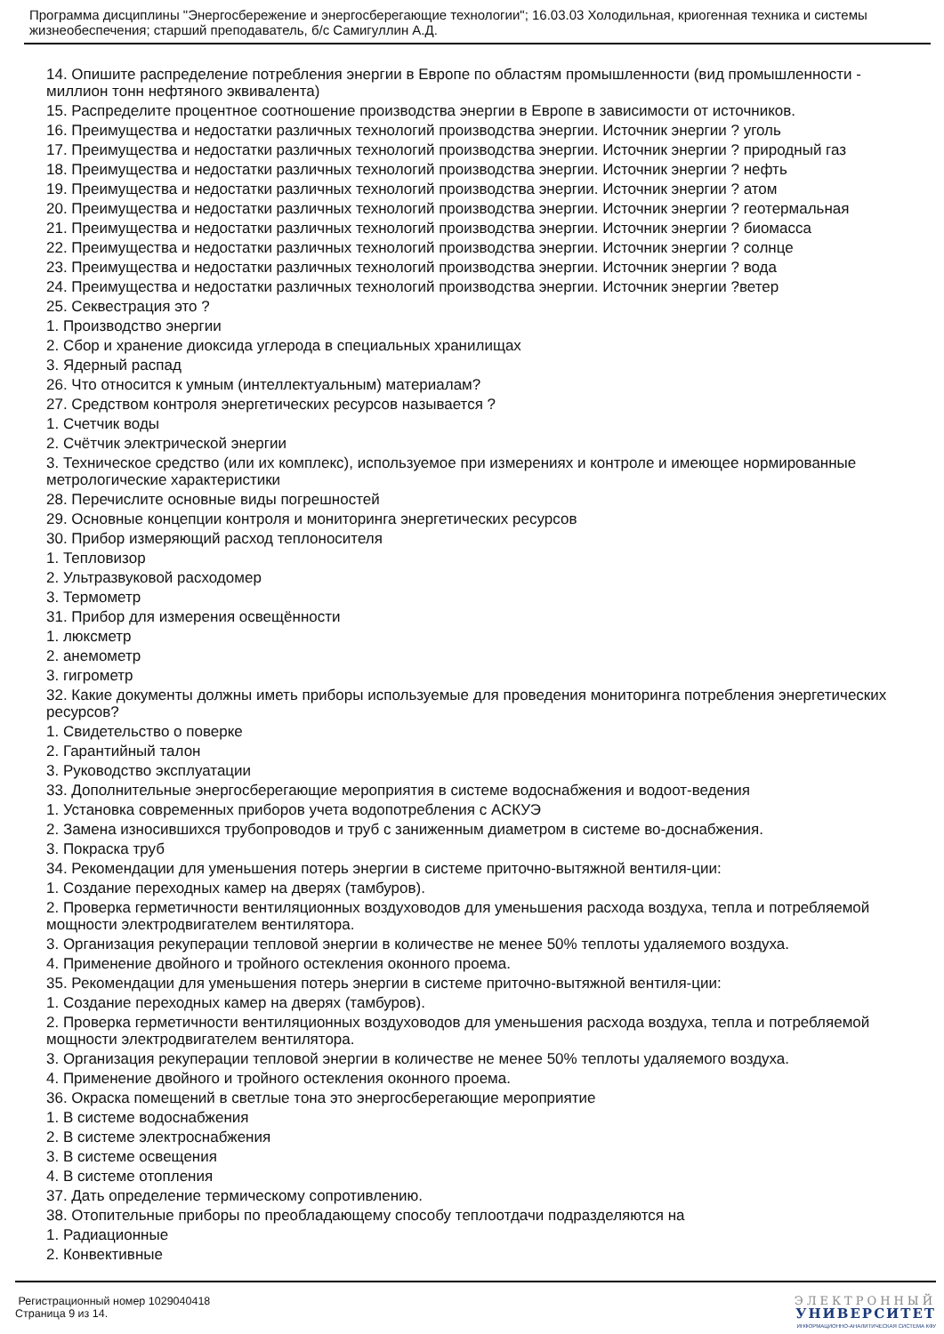Программа дисциплины "Энергосбережение и энергосберегающие технологии"; 16.03.03 Холодильная, криогенная техника и системы жизнеобеспечения; старший преподаватель, б/с Самигуллин А.Д.
14. Опишите распределение потребления энергии в Европе по областям промышленности (вид промышленности - миллион тонн нефтяного эквивалента)
15. Распределите процентное соотношение производства энергии в Европе в зависимости от источников.
16. Преимущества и недостатки различных технологий производства энергии. Источник энергии ? уголь
17. Преимущества и недостатки различных технологий производства энергии. Источник энергии ? природный газ
18. Преимущества и недостатки различных технологий производства энергии. Источник энергии ? нефть
19. Преимущества и недостатки различных технологий производства энергии. Источник энергии ? атом
20. Преимущества и недостатки различных технологий производства энергии. Источник энергии ? геотермальная
21. Преимущества и недостатки различных технологий производства энергии. Источник энергии ? биомасса
22. Преимущества и недостатки различных технологий производства энергии. Источник энергии ? солнце
23. Преимущества и недостатки различных технологий производства энергии. Источник энергии ? вода
24. Преимущества и недостатки различных технологий производства энергии. Источник энергии ?ветер
25. Секвестрация это ?
1. Производство энергии
2. Сбор и хранение диоксида углерода в специальных хранилищах
3. Ядерный распад
26. Что относится к умным (интеллектуальным) материалам?
27. Средством контроля энергетических ресурсов называется ?
1. Счетчик воды
2. Счётчик электрической энергии
3. Техническое средство (или их комплекс), используемое при измерениях и контроле и имеющее нормированные метрологические характеристики
28. Перечислите основные виды погрешностей
29. Основные концепции контроля и мониторинга энергетических ресурсов
30. Прибор измеряющий расход теплоносителя
1. Тепловизор
2. Ультразвуковой расходомер
3. Термометр
31. Прибор для измерения освещённости
1. люксметр
2. анемометр
3. гигрометр
32. Какие документы должны иметь приборы используемые для проведения мониторинга потребления энергетических ресурсов?
1. Свидетельство о поверке
2. Гарантийный талон
3. Руководство эксплуатации
33. Дополнительные энергосберегающие мероприятия в системе водоснабжения и водоот-ведения
1. Установка современных приборов учета водопотребления с АСКУЭ
2. Замена износившихся трубопроводов и труб с заниженным диаметром в системе во-доснабжения.
3. Покраска труб
34. Рекомендации для уменьшения потерь энергии в системе приточно-вытяжной вентиля-ции:
1. Создание переходных камер на дверях (тамбуров).
2. Проверка герметичности вентиляционных воздуховодов для уменьшения расхода воздуха, тепла и потребляемой мощности электродвигателем вентилятора.
3. Организация рекуперации тепловой энергии в количестве не менее 50% теплоты удаляемого воздуха.
4. Применение двойного и тройного остекления оконного проема.
35. Рекомендации для уменьшения потерь энергии в системе приточно-вытяжной вентиля-ции:
1. Создание переходных камер на дверях (тамбуров).
2. Проверка герметичности вентиляционных воздуховодов для уменьшения расхода воздуха, тепла и потребляемой мощности электродвигателем вентилятора.
3. Организация рекуперации тепловой энергии в количестве не менее 50% теплоты удаляемого воздуха.
4. Применение двойного и тройного остекления оконного проема.
36. Окраска помещений в светлые тона это энергосберегающие мероприятие
1. В системе водоснабжения
2. В системе электроснабжения
3. В системе освещения
4. В системе отопления
37. Дать определение термическому сопротивлению.
38. Отопительные приборы по преобладающему способу теплоотдачи подразделяются на
1. Радиационные
2. Конвективные
Регистрационный номер 1029040418
Страница 9 из 14.
ЭЛЕКТРОННЫЙ
УНИВЕРСИТЕТ
ИНФОРМАЦИОННО-АНАЛИТИЧЕСКАЯ СИСТЕМА КФУ